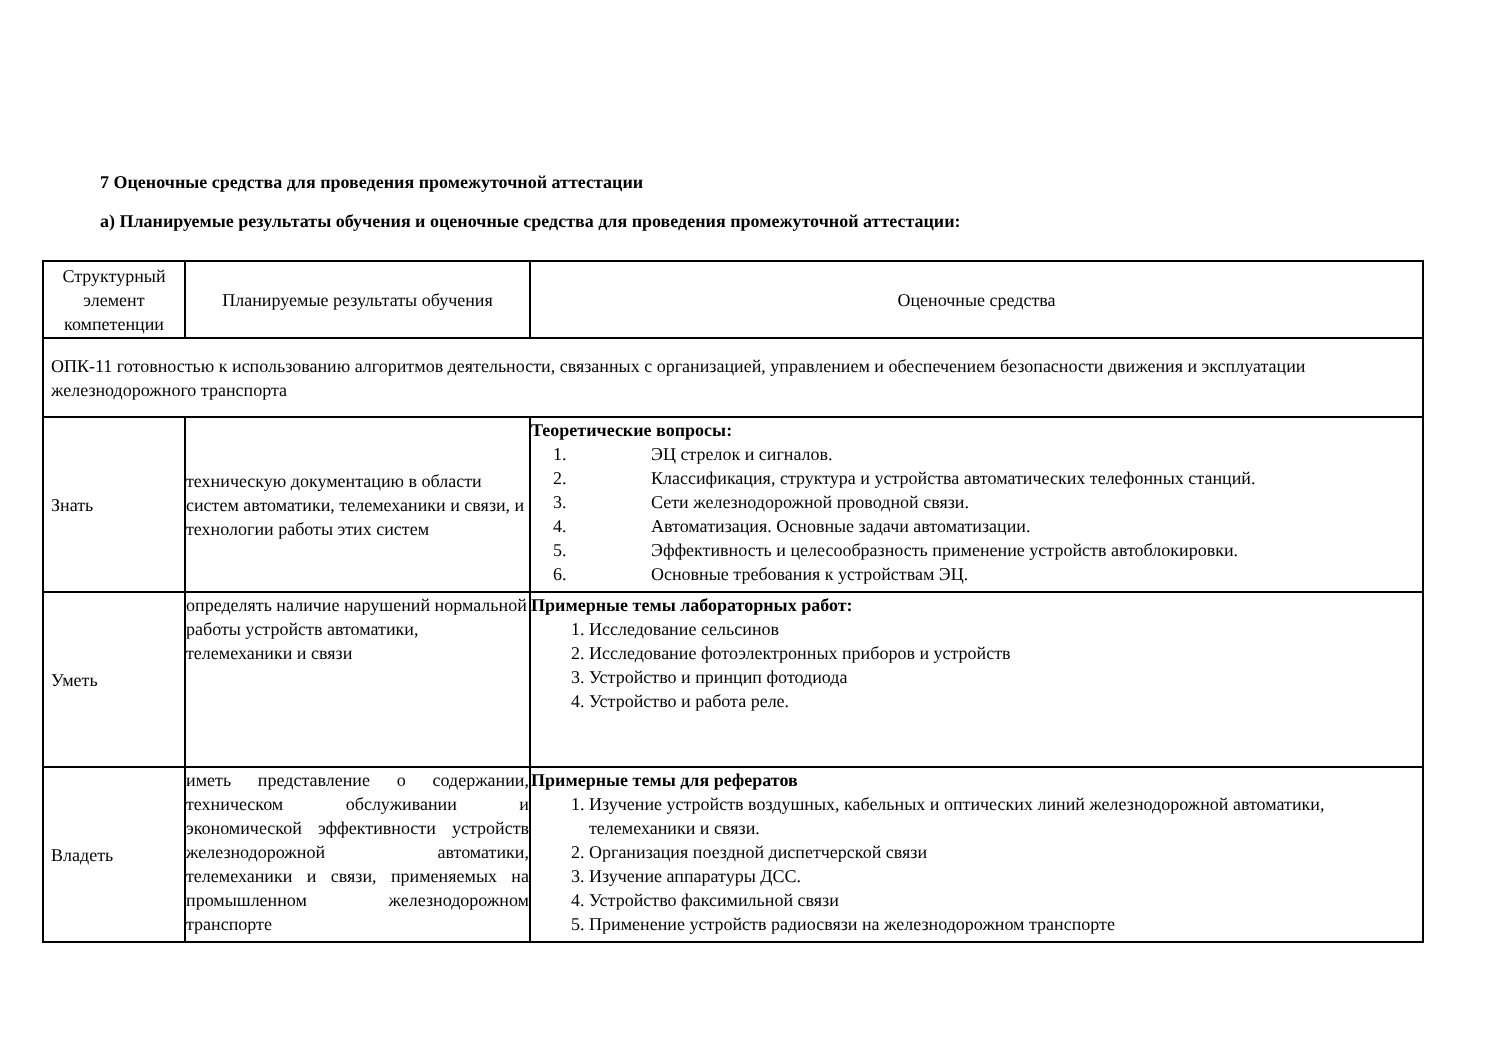7 Оценочные средства для проведения промежуточной аттестации
а) Планируемые результаты обучения и оценочные средства для проведения промежуточной аттестации:
| Структурный элемент компетенции | Планируемые результаты обучения | Оценочные средства |
| --- | --- | --- |
| ОПК-11 готовностью к использованию алгоритмов деятельности, связанных с организацией, управлением и обеспечением безопасности движения и эксплуатации железнодорожного транспорта | | |
| Знать | техническую документацию в области систем автоматики, телемеханики и связи, и технологии работы этих систем | Теоретические вопросы: 1. ЭЦ стрелок и сигналов. 2. Классификация, структура и устройства автоматических телефонных станций. 3. Сети железнодорожной проводной связи. 4. Автоматизация. Основные задачи автоматизации. 5. Эффективность и целесообразность применение устройств автоблокировки. 6. Основные требования к устройствам ЭЦ. |
| Уметь | определять наличие нарушений нормальной работы устройств автоматики, телемеханики и связи | Примерные темы лабораторных работ: 1. Исследование сельсинов 2. Исследование фотоэлектронных приборов и устройств 3. Устройство и принцип фотодиода 4. Устройство и работа реле. |
| Владеть | иметь представление о содержании, техническом обслуживании и экономической эффективности устройств железнодорожной автоматики, телемеханики и связи, применяемых на промышленном железнодорожном транспорте | Примерные темы для рефератов 1. Изучение устройств воздушных, кабельных и оптических линий железнодорожной автоматики, телемеханики и связи. 2. Организация поездной диспетчерской связи 3. Изучение аппаратуры ДСС. 4. Устройство факсимильной связи 5. Применение устройств радиосвязи на железнодорожном транспорте |